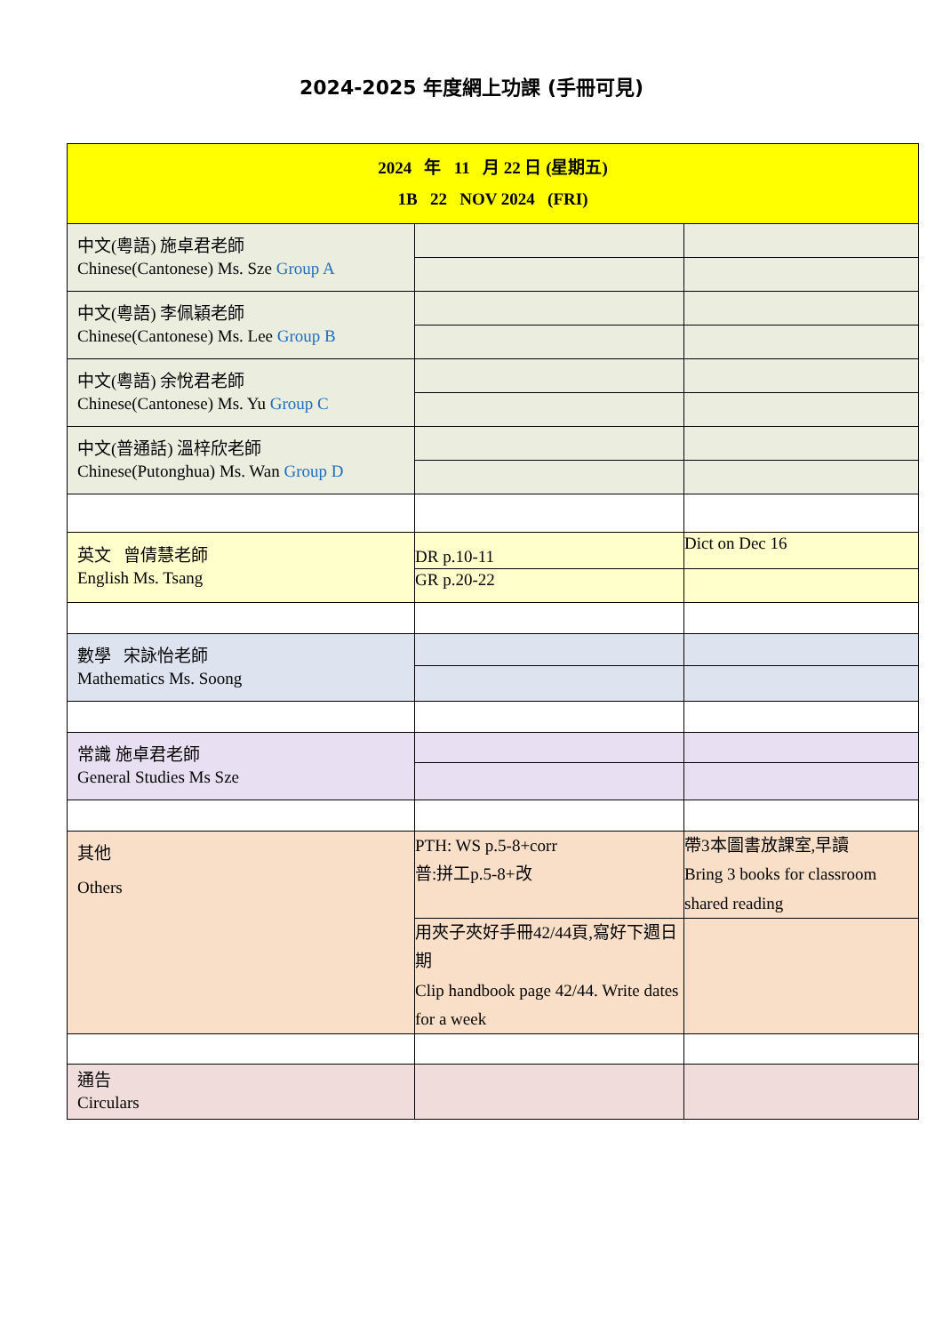2024-2025 年度網上功課 (手冊可見)
| 2024 年 11 月 22 日 (星期五) 1B 22 NOV 2024 (FRI) | | |
| 中文(粵語) 施卓君老師 Chinese(Cantonese) Ms. Sze Group A | | |
| 中文(粵語) 李佩穎老師 Chinese(Cantonese) Ms. Lee Group B | | |
| 中文(粵語) 余悅君老師 Chinese(Cantonese) Ms. Yu Group C | | |
| 中文(普通話) 溫梓欣老師 Chinese(Putonghua) Ms. Wan Group D | | |
| 英文 曾倩慧老師 English Ms. Tsang | DR p.10-11 | Dict on Dec 16 |
| | GR p.20-22 | |
| 數學 宋詠怡老師 Mathematics Ms. Soong | | |
| 常識 施卓君老師 General Studies Ms Sze | | |
| 其他 Others | PTH: WS p.5-8+corr 普:拼工p.5-8+改 | 帶3本圖書放課室,早讀 Bring 3 books for classroom shared reading |
| | 用夾子夾好手冊42/44頁,寫好下週日期 Clip handbook page 42/44. Write dates for a week | |
| 通告 Circulars | | |